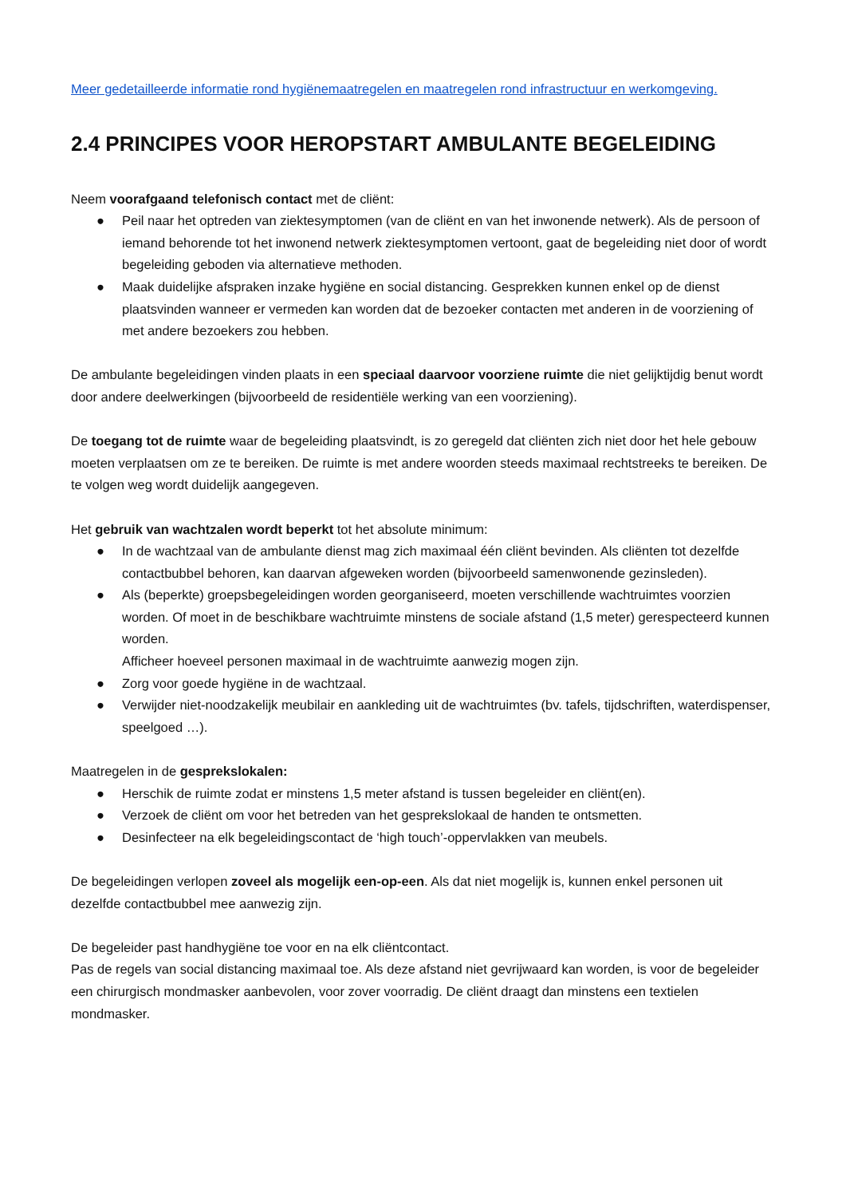Meer gedetailleerde informatie rond hygiënemaatregelen en maatregelen rond infrastructuur en werkomgeving.
2.4 PRINCIPES VOOR HEROPSTART AMBULANTE BEGELEIDING
Neem voorafgaand telefonisch contact met de cliënt:
● Peil naar het optreden van ziektesymptomen (van de cliënt en van het inwonende netwerk). Als de persoon of iemand behorende tot het inwonend netwerk ziektesymptomen vertoont, gaat de begeleiding niet door of wordt begeleiding geboden via alternatieve methoden.
● Maak duidelijke afspraken inzake hygiëne en social distancing. Gesprekken kunnen enkel op de dienst plaatsvinden wanneer er vermeden kan worden dat de bezoeker contacten met anderen in de voorziening of met andere bezoekers zou hebben.
De ambulante begeleidingen vinden plaats in een speciaal daarvoor voorziene ruimte die niet gelijktijdig benut wordt door andere deelwerkingen (bijvoorbeeld de residentiële werking van een voorziening).
De toegang tot de ruimte waar de begeleiding plaatsvindt, is zo geregeld dat cliënten zich niet door het hele gebouw moeten verplaatsen om ze te bereiken. De ruimte is met andere woorden steeds maximaal rechtstreeks te bereiken. De te volgen weg wordt duidelijk aangegeven.
Het gebruik van wachtzalen wordt beperkt tot het absolute minimum:
● In de wachtzaal van de ambulante dienst mag zich maximaal één cliënt bevinden. Als cliënten tot dezelfde contactbubbel behoren, kan daarvan afgeweken worden (bijvoorbeeld samenwonende gezinsleden).
● Als (beperkte) groepsbegeleidingen worden georganiseerd, moeten verschillende wachtruimtes voorzien worden. Of moet in de beschikbare wachtruimte minstens de sociale afstand (1,5 meter) gerespecteerd kunnen worden.
Afficheer hoeveel personen maximaal in de wachtruimte aanwezig mogen zijn.
● Zorg voor goede hygiëne in de wachtzaal.
● Verwijder niet-noodzakelijk meubilair en aankleding uit de wachtruimtes (bv. tafels, tijdschriften, waterdispenser, speelgoed …).
Maatregelen in de gesprekslokalen:
● Herschik de ruimte zodat er minstens 1,5 meter afstand is tussen begeleider en cliënt(en).
● Verzoek de cliënt om voor het betreden van het gesprekslokaal de handen te ontsmetten.
● Desinfecteer na elk begeleidingscontact de ‘high touch’-oppervlakken van meubels.
De begeleidingen verlopen zoveel als mogelijk een-op-een. Als dat niet mogelijk is, kunnen enkel personen uit dezelfde contactbubbel mee aanwezig zijn.
De begeleider past handhygiëne toe voor en na elk cliëntcontact.
Pas de regels van social distancing maximaal toe. Als deze afstand niet gevrijwaard kan worden, is voor de begeleider een chirurgisch mondmasker aanbevolen, voor zover voorradig. De cliënt draagt dan minstens een textielen mondmasker.